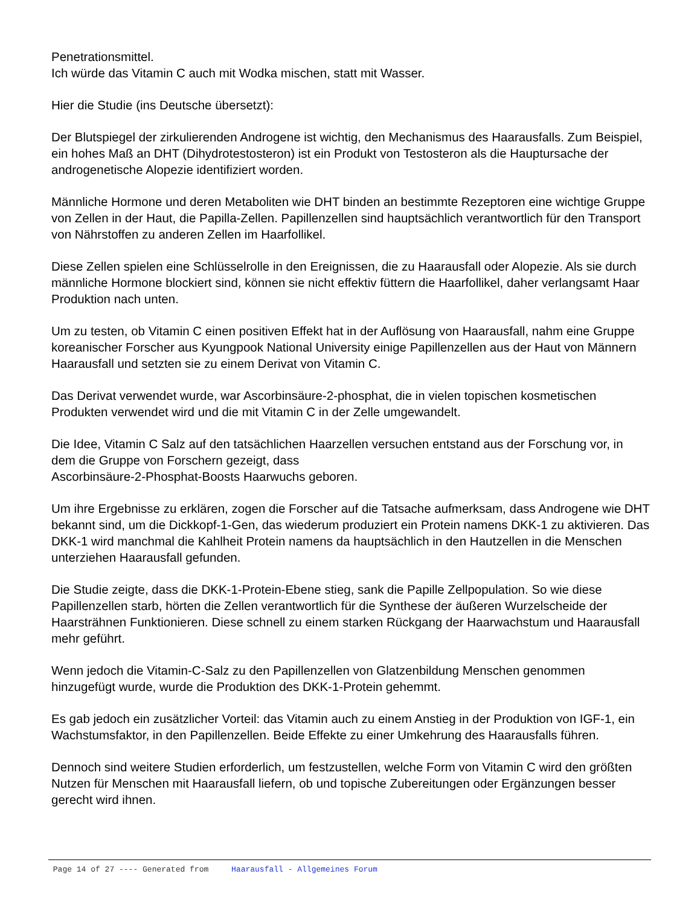Penetrationsmittel.
Ich würde das Vitamin C auch mit Wodka mischen, statt mit Wasser.
Hier die Studie (ins Deutsche übersetzt):
Der Blutspiegel der zirkulierenden Androgene ist wichtig, den Mechanismus des Haarausfalls. Zum Beispiel, ein hohes Maß an DHT (Dihydrotestosteron) ist ein Produkt von Testosteron als die Hauptursache der androgenetische Alopezie identifiziert worden.
Männliche Hormone und deren Metaboliten wie DHT binden an bestimmte Rezeptoren eine wichtige Gruppe von Zellen in der Haut, die Papilla-Zellen. Papillenzellen sind hauptsächlich verantwortlich für den Transport von Nährstoffen zu anderen Zellen im Haarfollikel.
Diese Zellen spielen eine Schlüsselrolle in den Ereignissen, die zu Haarausfall oder Alopezie. Als sie durch männliche Hormone blockiert sind, können sie nicht effektiv füttern die Haarfollikel, daher verlangsamt Haar Produktion nach unten.
Um zu testen, ob Vitamin C einen positiven Effekt hat in der Auflösung von Haarausfall, nahm eine Gruppe koreanischer Forscher aus Kyungpook National University einige Papillenzellen aus der Haut von Männern Haarausfall und setzten sie zu einem Derivat von Vitamin C.
Das Derivat verwendet wurde, war Ascorbinsäure-2-phosphat, die in vielen topischen kosmetischen Produkten verwendet wird und die mit Vitamin C in der Zelle umgewandelt.
Die Idee, Vitamin C Salz auf den tatsächlichen Haarzellen versuchen entstand aus der Forschung vor, in dem die Gruppe von Forschern gezeigt, dass
Ascorbinsäure-2-Phosphat-Boosts Haarwuchs geboren.
Um ihre Ergebnisse zu erklären, zogen die Forscher auf die Tatsache aufmerksam, dass Androgene wie DHT bekannt sind, um die Dickkopf-1-Gen, das wiederum produziert ein Protein namens DKK-1 zu aktivieren. Das DKK-1 wird manchmal die Kahlheit Protein namens da hauptsächlich in den Hautzellen in die Menschen unterziehen Haarausfall gefunden.
Die Studie zeigte, dass die DKK-1-Protein-Ebene stieg, sank die Papille Zellpopulation. So wie diese Papillenzellen starb, hörten die Zellen verantwortlich für die Synthese der äußeren Wurzelscheide der Haarsträhnen Funktionieren. Diese schnell zu einem starken Rückgang der Haarwachstum und Haarausfall mehr geführt.
Wenn jedoch die Vitamin-C-Salz zu den Papillenzellen von Glatzenbildung Menschen genommen hinzugefügt wurde, wurde die Produktion des DKK-1-Protein gehemmt.
Es gab jedoch ein zusätzlicher Vorteil: das Vitamin auch zu einem Anstieg in der Produktion von IGF-1, ein Wachstumsfaktor, in den Papillenzellen. Beide Effekte zu einer Umkehrung des Haarausfalls führen.
Dennoch sind weitere Studien erforderlich, um festzustellen, welche Form von Vitamin C wird den größten Nutzen für Menschen mit Haarausfall liefern, ob und topische Zubereitungen oder Ergänzungen besser gerecht wird ihnen.
Page 14 of 27 ---- Generated from Haarausfall - Allgemeines Forum